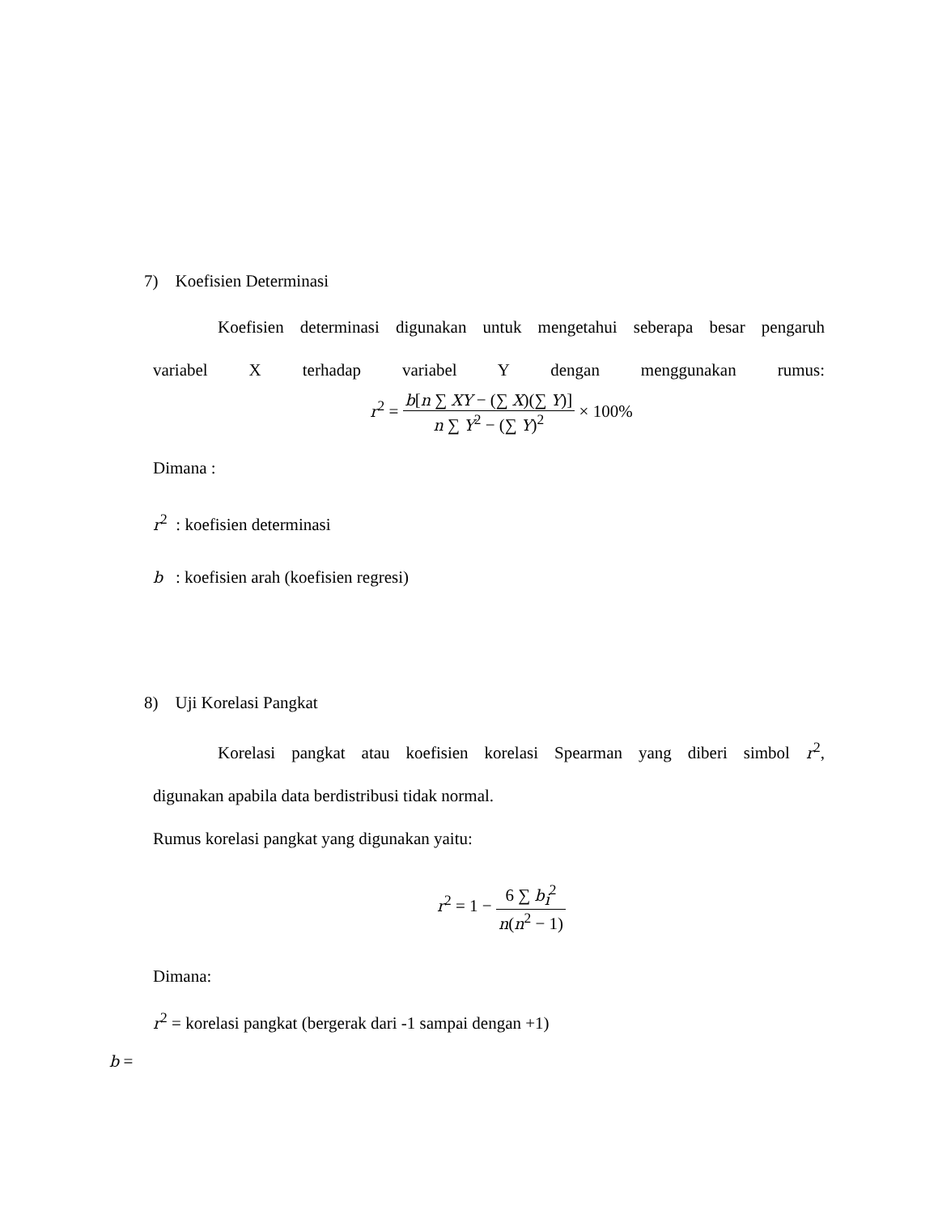7) Koefisien Determinasi
Koefisien determinasi digunakan untuk mengetahui seberapa besar pengaruh
variabel X terhadap variabel Y dengan menggunakan rumus:
r<sup>2</sup> = b[n ∑ XY − (∑ X)(∑ Y)] n ∑ Y<sup>2</sup> − (∑ Y)<sup>2</sup> × 100%
Dimana :
r<sup>2</sup> : koefisien determinasi
b : koefisien arah (koefisien regresi)
8) Uji Korelasi Pangkat
Korelasi pangkat atau koefisien korelasi Spearman yang diberi simbol r<sup>2</sup>,
digunakan apabila data berdistribusi tidak normal.
Rumus korelasi pangkat yang digunakan yaitu:
r<sup>2</sup> = 1 − 6 ∑ b<sub>i</sub><sup>2</sup> n(n<sup>2</sup> − 1)
Dimana:
r<sup>2</sup> = korelasi pangkat (bergerak dari -1 sampai dengan +1)
b =